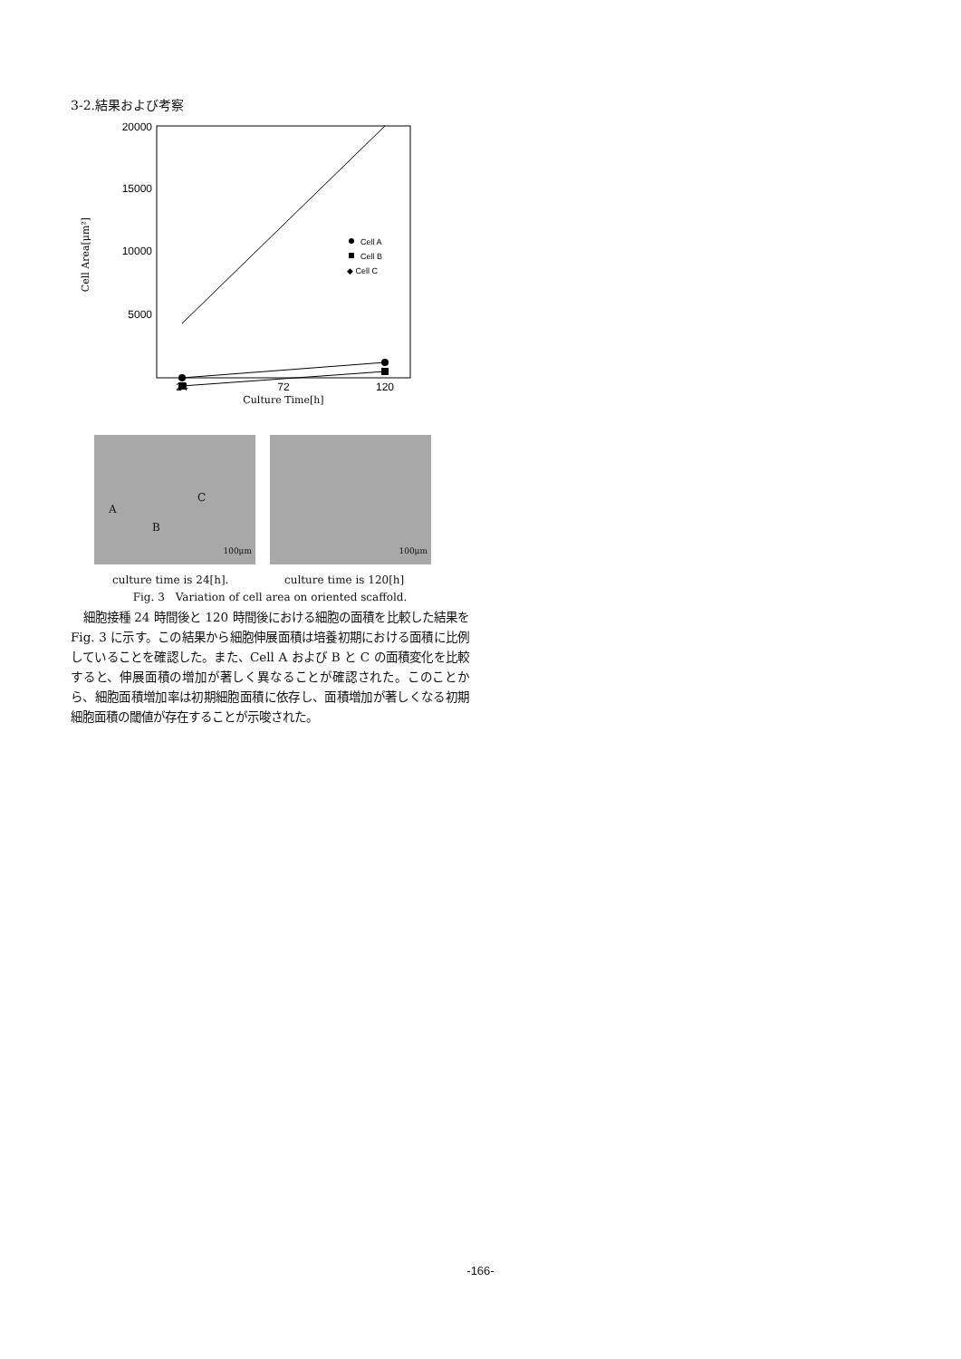3-2.結果および考察
20000
15000
10000
5000
Cell Area[μm²]
24
72
120
Culture Time[h]
Cell A
Cell B
◆ Cell C
A
B
C
100μm
100μm
culture time is 24[h]. culture time is 120[h]
Fig. 3　Variation of cell area on oriented scaffold.
細胞接種 24 時間後と 120 時間後における細胞の面積を比較した結果を Fig. 3 に示す。この結果から細胞伸展面積は培養初期における面積に比例していることを確認した。また、Cell A および B と C の面積変化を比較すると、伸展面積の増加が著しく異なることが確認された。このことから、細胞面積増加率は初期細胞面積に依存し、面積増加が著しくなる初期細胞面積の閾値が存在することが示唆された。
-166-